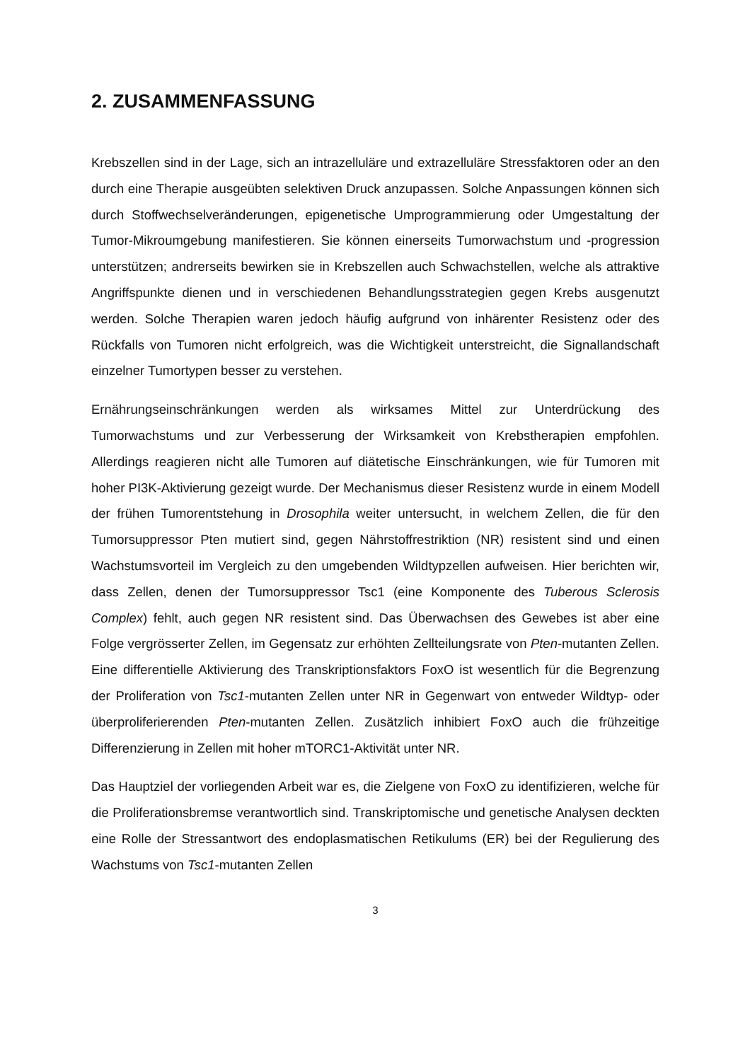2. ZUSAMMENFASSUNG
Krebszellen sind in der Lage, sich an intrazelluläre und extrazelluläre Stressfaktoren oder an den durch eine Therapie ausgeübten selektiven Druck anzupassen. Solche Anpassungen können sich durch Stoffwechselveränderungen, epigenetische Umprogrammierung oder Umgestaltung der Tumor-Mikroumgebung manifestieren. Sie können einerseits Tumorwachstum und -progression unterstützen; andrerseits bewirken sie in Krebszellen auch Schwachstellen, welche als attraktive Angriffspunkte dienen und in verschiedenen Behandlungsstrategien gegen Krebs ausgenutzt werden. Solche Therapien waren jedoch häufig aufgrund von inhärenter Resistenz oder des Rückfalls von Tumoren nicht erfolgreich, was die Wichtigkeit unterstreicht, die Signallandschaft einzelner Tumortypen besser zu verstehen.
Ernährungseinschränkungen werden als wirksames Mittel zur Unterdrückung des Tumorwachstums und zur Verbesserung der Wirksamkeit von Krebstherapien empfohlen. Allerdings reagieren nicht alle Tumoren auf diätetische Einschränkungen, wie für Tumoren mit hoher PI3K-Aktivierung gezeigt wurde. Der Mechanismus dieser Resistenz wurde in einem Modell der frühen Tumorentstehung in Drosophila weiter untersucht, in welchem Zellen, die für den Tumorsuppressor Pten mutiert sind, gegen Nährstoffrestriktion (NR) resistent sind und einen Wachstumsvorteil im Vergleich zu den umgebenden Wildtypzellen aufweisen. Hier berichten wir, dass Zellen, denen der Tumorsuppressor Tsc1 (eine Komponente des Tuberous Sclerosis Complex) fehlt, auch gegen NR resistent sind. Das Überwachsen des Gewebes ist aber eine Folge vergrösserter Zellen, im Gegensatz zur erhöhten Zellteilungsrate von Pten-mutanten Zellen. Eine differentielle Aktivierung des Transkriptionsfaktors FoxO ist wesentlich für die Begrenzung der Proliferation von Tsc1-mutanten Zellen unter NR in Gegenwart von entweder Wildtyp- oder überproliferierenden Pten-mutanten Zellen. Zusätzlich inhibiert FoxO auch die frühzeitige Differenzierung in Zellen mit hoher mTORC1-Aktivität unter NR.
Das Hauptziel der vorliegenden Arbeit war es, die Zielgene von FoxO zu identifizieren, welche für die Proliferationsbremse verantwortlich sind. Transkriptomische und genetische Analysen deckten eine Rolle der Stressantwort des endoplasmatischen Retikulums (ER) bei der Regulierung des Wachstums von Tsc1-mutanten Zellen
3